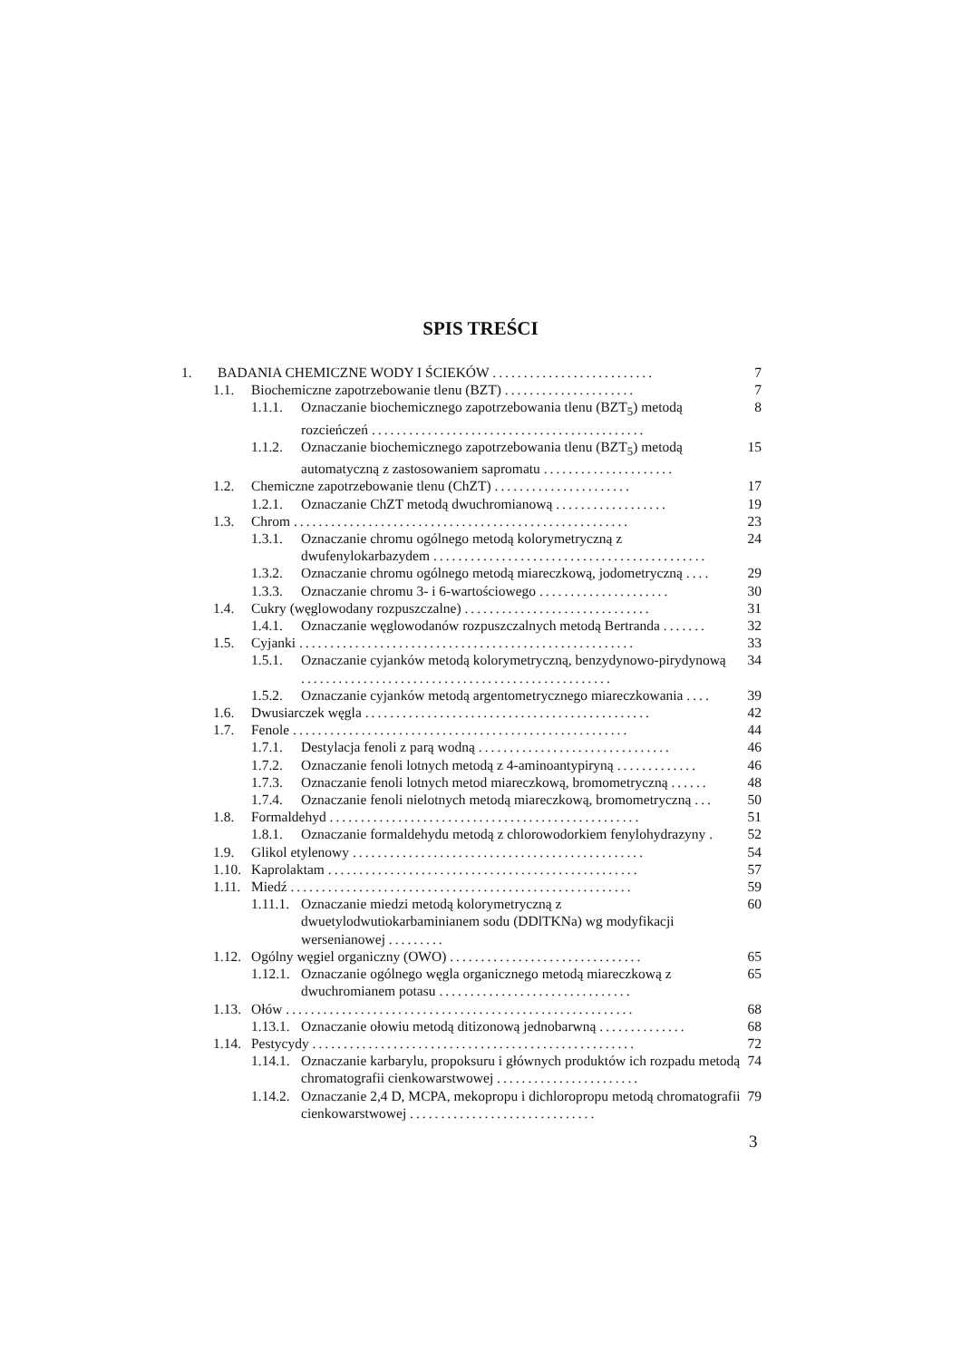SPIS TREŚCI
1. BADANIA CHEMICZNE WODY I ŚCIEKÓW .......................... 7
1.1. Biochemiczne zapotrzebowanie tlenu (BZT) ..................... 7
1.1.1. Oznaczanie biochemicznego zapotrzebowania tlenu (BZT<sub>5</sub>) metodą rozcieńczeń ............................................ 8
1.1.2. Oznaczanie biochemicznego zapotrzebowania tlenu (BZT<sub>5</sub>) metodą automatyczną z zastosowaniem sapromatu ..................... 15
1.2. Chemiczne zapotrzebowanie tlenu (ChZT) ...................... 17
1.2.1. Oznaczanie ChZT metodą dwuchromianową .................. 19
1.3. Chrom ...................................................... 23
1.3.1. Oznaczanie chromu ogólnego metodą kolorymetryczną z dwufenylokarbazydem ............................................ 24
1.3.2. Oznaczanie chromu ogólnego metodą miareczkową, jodometryczną .... 29
1.3.3. Oznaczanie chromu 3- i 6-wartościowego ..................... 30
1.4. Cukry (węglowodany rozpuszczalne) .............................. 31
1.4.1. Oznaczanie węglowodanów rozpuszczalnych metodą Bertranda ....... 32
1.5. Cyjanki ...................................................... 33
1.5.1. Oznaczanie cyjanków metodą kolorymetryczną, benzydynowo-pirydynową .................................................. 34
1.5.2. Oznaczanie cyjanków metodą argentometrycznego miareczkowania .... 39
1.6. Dwusiarczek węgla .............................................. 42
1.7. Fenole ...................................................... 44
1.7.1. Destylacja fenoli z parą wodną ............................... 46
1.7.2. Oznaczanie fenoli lotnych metodą z 4-aminoantypiryną ............. 46
1.7.3. Oznaczanie fenoli lotnych metod miareczkową, bromometryczną ...... 48
1.7.4. Oznaczanie fenoli nielotnych metodą miareczkową, bromometryczną ... 50
1.8. Formaldehyd .................................................. 51
1.8.1. Oznaczanie formaldehydu metodą z chlorowodorkiem fenylohydrazyny . 52
1.9. Glikol etylenowy ............................................... 54
1.10. Kaprolaktam .................................................. 57
1.11. Miedź ....................................................... 59
1.11.1. Oznaczanie miedzi metodą kolorymetryczną z dwuetylodwutiokarbaminianem sodu (DDlTKNa) wg modyfikacji wersenianowej ......... 60
1.12. Ogólny węgiel organiczny (OWO) ............................... 65
1.12.1. Oznaczanie ogólnego węgla organicznego metodą miareczkową z dwuchromianem potasu ............................... 65
1.13. Ołów ........................................................ 68
1.13.1. Oznaczanie ołowiu metodą ditizonową jednobarwną .............. 68
1.14. Pestycydy .................................................... 72
1.14.1. Oznaczanie karbarylu, propoksuru i głównych produktów ich rozpadu metodą chromatografii cienkowarstwowej ....................... 74
1.14.2. Oznaczanie 2,4 D, MCPA, mekopropu i dichloropropu metodą chromatografii cienkowarstwowej .............................. 79
3